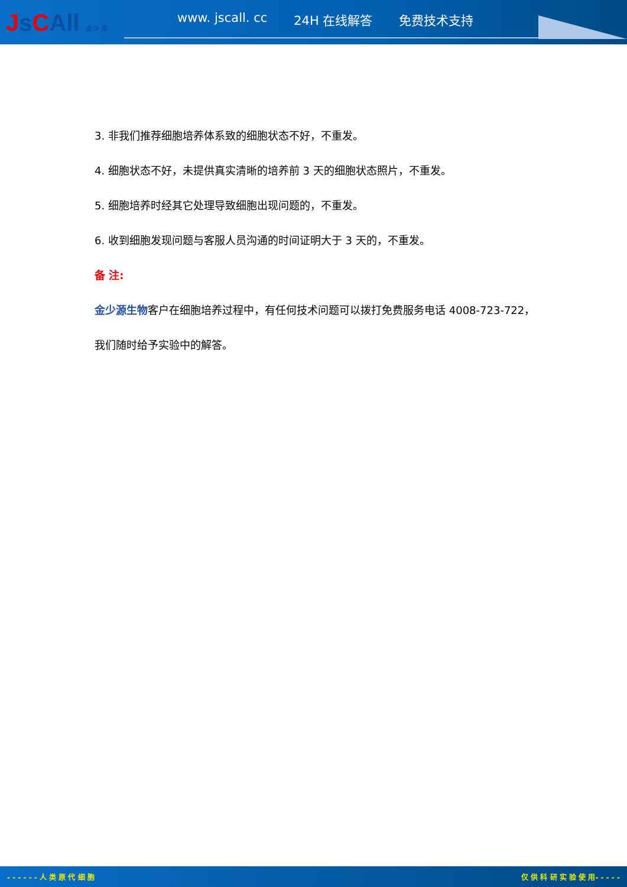JsCAll 金 少 源
www. jscall. cc 24H 在线解答 免费技术支持
3. 非我们推荐细胞培养体系致的细胞状态不好，不重发。
4. 细胞状态不好，未提供真实清晰的培养前 3 天的细胞状态照片，不重发。
5. 细胞培养时经其它处理导致细胞出现问题的，不重发。
6. 收到细胞发现问题与客服人员沟通的时间证明大于 3 天的，不重发。
备 注:
金少源生物客户在细胞培养过程中，有任何技术问题可以拨打免费服务电话 4008-723-722，
我们随时给予实验中的解答。
- - - - - - 人 类 原 代 细 胞 仅 供 科 研 实 验 使 用- - - - -